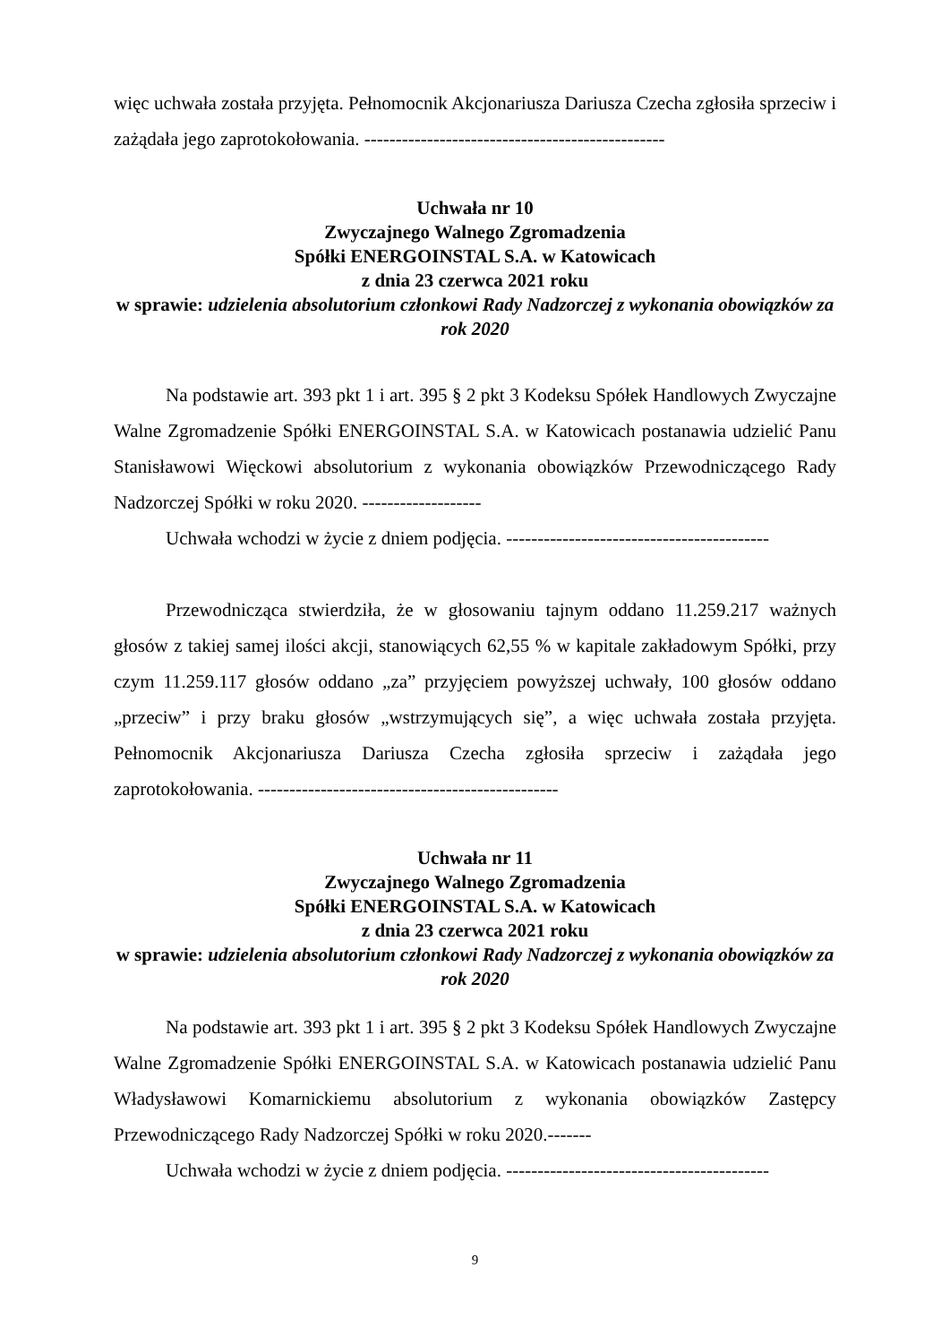więc uchwała została przyjęta. Pełnomocnik Akcjonariusza Dariusza Czecha zgłosiła sprzeciw i zażądała jego zaprotokołowania. ------------------------------------------------
Uchwała nr 10
Zwyczajnego Walnego Zgromadzenia
Spółki ENERGOINSTAL S.A. w Katowicach
z dnia 23 czerwca 2021 roku
w sprawie: udzielenia absolutorium członkowi Rady Nadzorczej z wykonania obowiązków za rok 2020
Na podstawie art. 393 pkt 1 i art. 395 § 2 pkt 3 Kodeksu Spółek Handlowych Zwyczajne Walne Zgromadzenie Spółki ENERGOINSTAL S.A. w Katowicach postanawia udzielić Panu Stanisławowi Więckowi absolutorium z wykonania obowiązków Przewodniczącego Rady Nadzorczej Spółki w roku 2020. -------------------
Uchwała wchodzi w życie z dniem podjęcia. ------------------------------------------
Przewodnicząca stwierdziła, że w głosowaniu tajnym oddano 11.259.217 ważnych głosów z takiej samej ilości akcji, stanowiących 62,55 % w kapitale zakładowym Spółki, przy czym 11.259.117 głosów oddano „za” przyjęciem powyższej uchwały, 100 głosów oddano „przeciw” i przy braku głosów „wstrzymujących się”, a więc uchwała została przyjęta. Pełnomocnik Akcjonariusza Dariusza Czecha zgłosiła sprzeciw i zażądała jego zaprotokołowania. ------------------------------------------------
Uchwała nr 11
Zwyczajnego Walnego Zgromadzenia
Spółki ENERGOINSTAL S.A. w Katowicach
z dnia 23 czerwca 2021 roku
w sprawie: udzielenia absolutorium członkowi Rady Nadzorczej z wykonania obowiązków za rok 2020
Na podstawie art. 393 pkt 1 i art. 395 § 2 pkt 3 Kodeksu Spółek Handlowych Zwyczajne Walne Zgromadzenie Spółki ENERGOINSTAL S.A. w Katowicach postanawia udzielić Panu Władysławowi Komarnickiemu absolutorium z wykonania obowiązków Zastępcy Przewodniczącego Rady Nadzorczej Spółki w roku 2020.-------
Uchwała wchodzi w życie z dniem podjęcia. ------------------------------------------
9